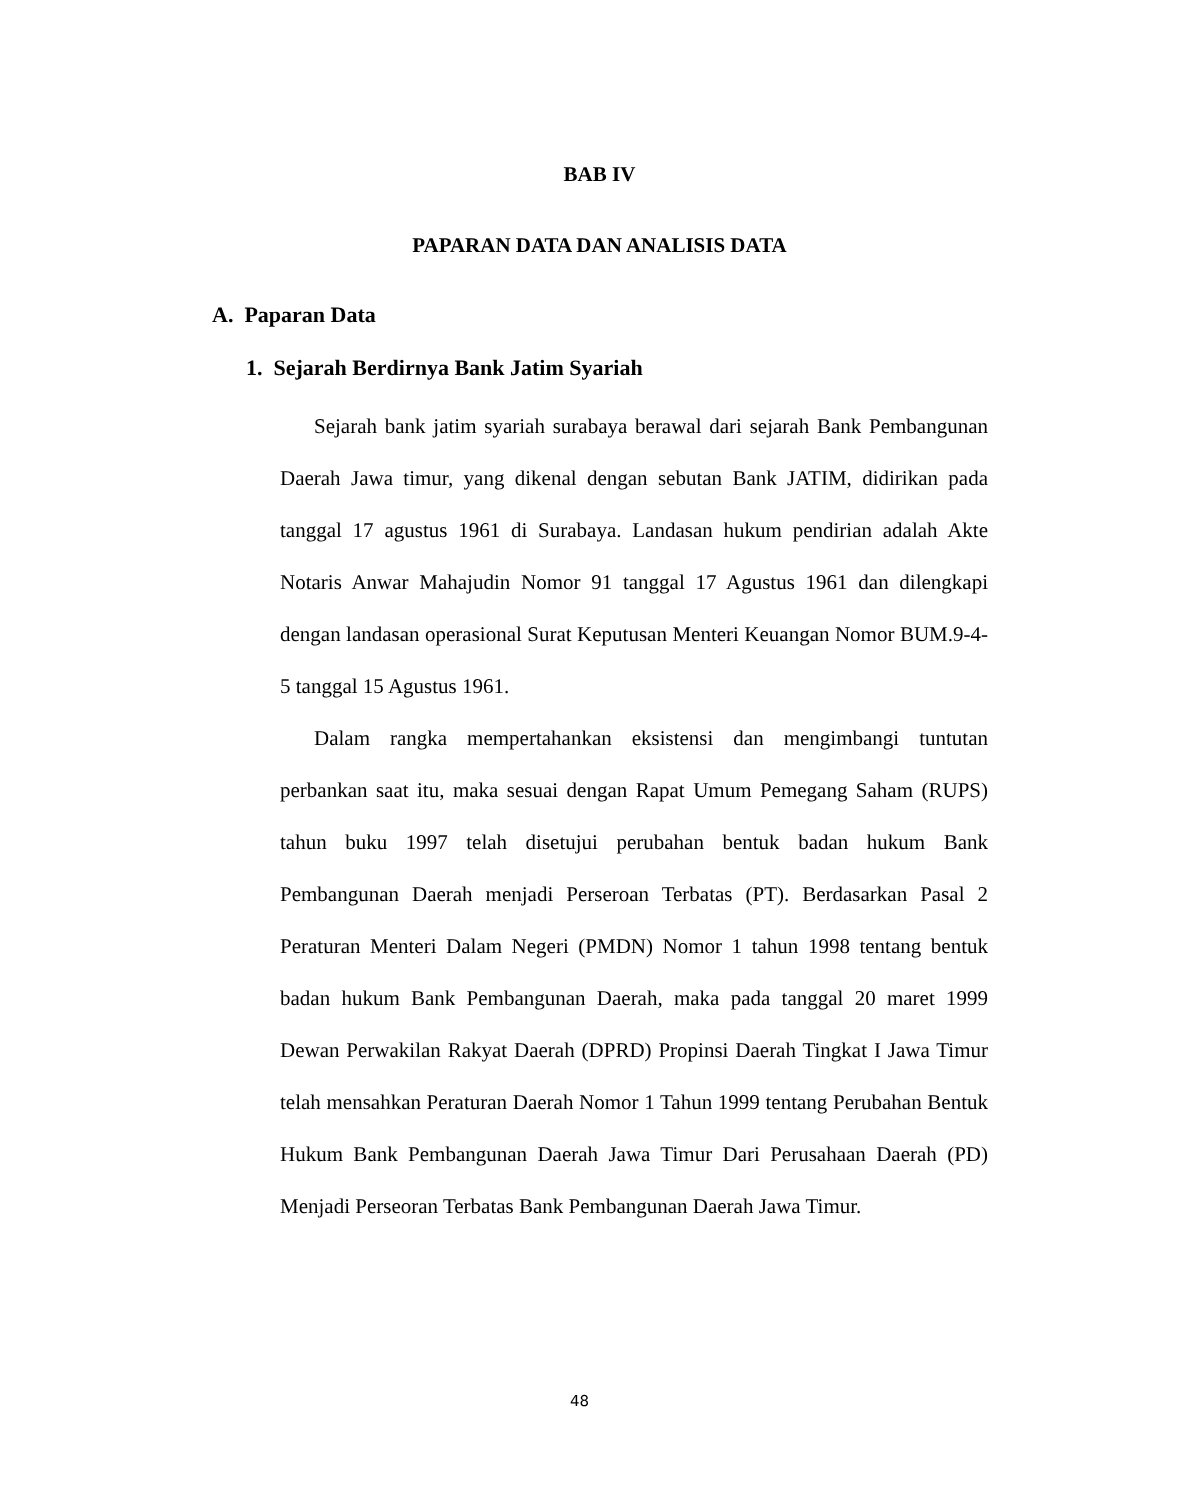BAB IV
PAPARAN DATA DAN ANALISIS DATA
A. Paparan Data
1. Sejarah Berdirnya Bank Jatim Syariah
Sejarah bank jatim syariah surabaya berawal dari sejarah Bank Pembangunan Daerah Jawa timur, yang dikenal dengan sebutan Bank JATIM, didirikan pada tanggal 17 agustus 1961 di Surabaya. Landasan hukum pendirian adalah Akte Notaris Anwar Mahajudin Nomor 91 tanggal 17 Agustus 1961 dan dilengkapi dengan landasan operasional Surat Keputusan Menteri Keuangan Nomor BUM.9-4-5 tanggal 15 Agustus 1961.
Dalam rangka mempertahankan eksistensi dan mengimbangi tuntutan perbankan saat itu, maka sesuai dengan Rapat Umum Pemegang Saham (RUPS) tahun buku 1997 telah disetujui perubahan bentuk badan hukum Bank Pembangunan Daerah menjadi Perseroan Terbatas (PT). Berdasarkan Pasal 2 Peraturan Menteri Dalam Negeri (PMDN) Nomor 1 tahun 1998 tentang bentuk badan hukum Bank Pembangunan Daerah, maka pada tanggal 20 maret 1999 Dewan Perwakilan Rakyat Daerah (DPRD) Propinsi Daerah Tingkat I Jawa Timur telah mensahkan Peraturan Daerah Nomor 1 Tahun 1999 tentang Perubahan Bentuk Hukum Bank Pembangunan Daerah Jawa Timur Dari Perusahaan Daerah (PD) Menjadi Perseoran Terbatas Bank Pembangunan Daerah Jawa Timur.
48